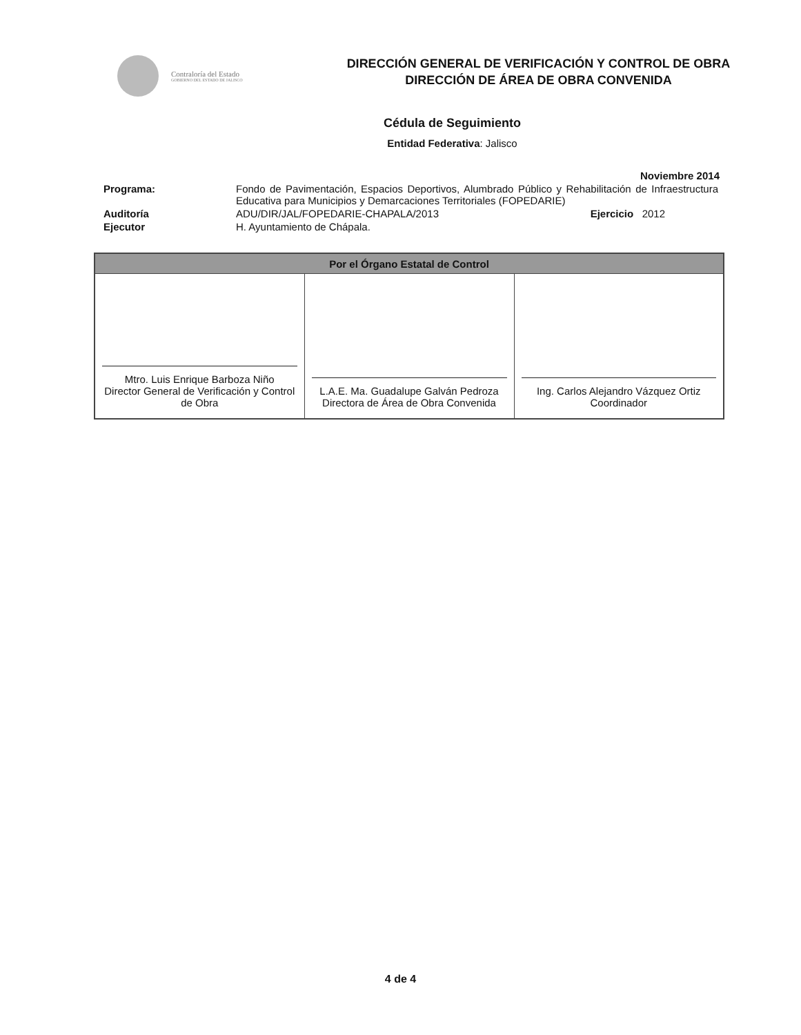Contraloría del Estado
GOBIERNO DEL ESTADO DE JALISCO
DIRECCIÓN GENERAL DE VERIFICACIÓN Y CONTROL DE OBRA
DIRECCIÓN DE ÁREA DE OBRA CONVENIDA
Cédula de Seguimiento
Entidad Federativa: Jalisco
Noviembre 2014
| Programa: | Fondo de Pavimentación, Espacios Deportivos, Alumbrado Público y Rehabilitación de Infraestructura Educativa para Municipios y Demarcaciones Territoriales (FOPEDARIE) | |
| Auditoría | ADU/DIR/JAL/FOPEDARIE-CHAPALA/2013 | Ejercicio 2012 |
| Ejecutor | H. Ayuntamiento de Chápala. | |
| Por el Órgano Estatal de Control | | |
| --- | --- | --- |
| Mtro. Luis Enrique Barboza Niño Director General de Verificación y Control de Obra | L.A.E. Ma. Guadalupe Galván Pedroza Directora de Área de Obra Convenida | Ing. Carlos Alejandro Vázquez Ortiz Coordinador |
4 de 4